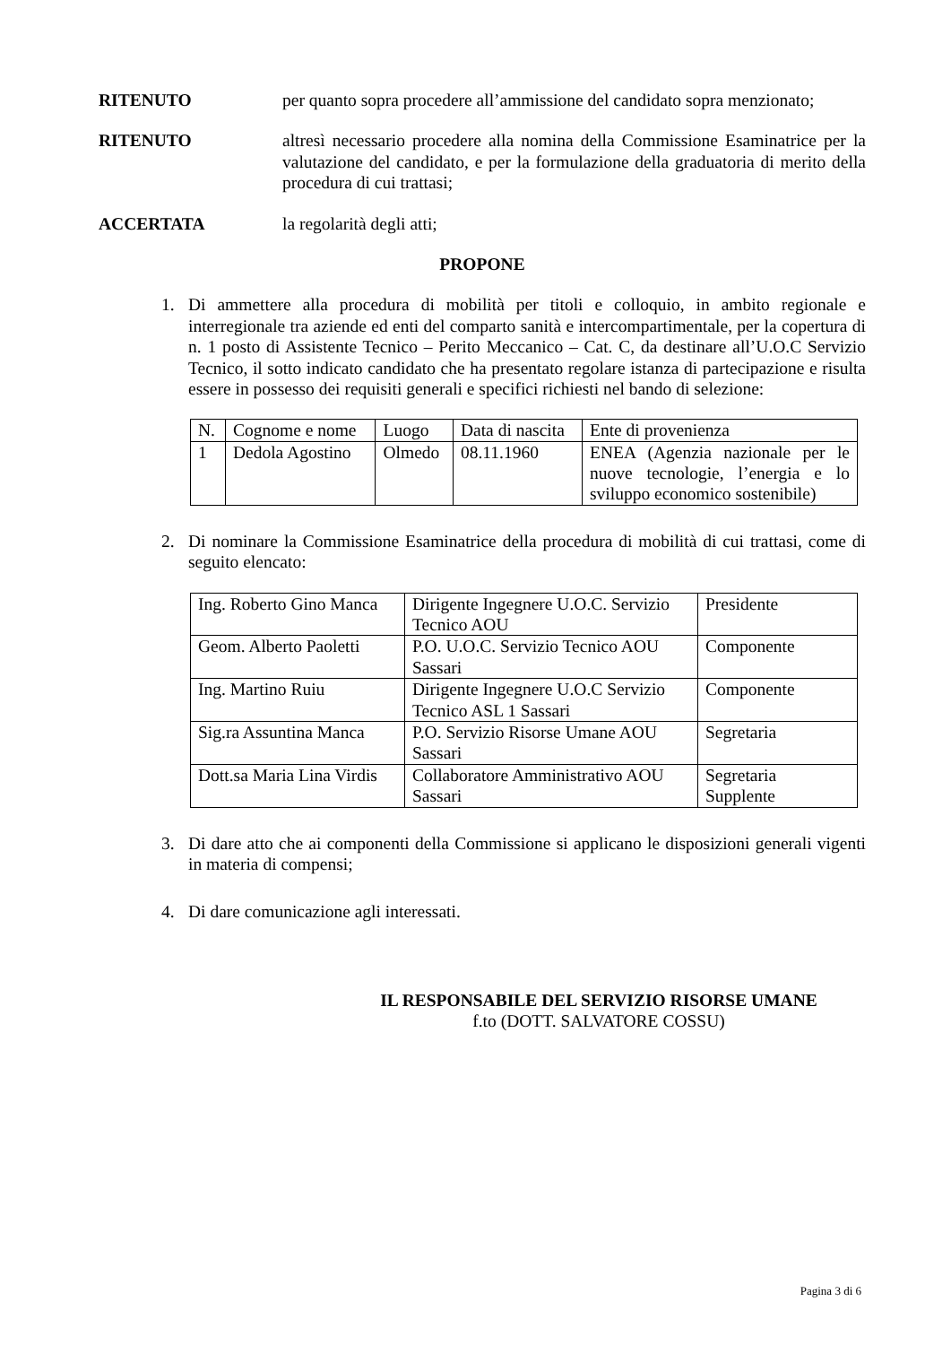RITENUTO per quanto sopra procedere all’ammissione del candidato sopra menzionato;
RITENUTO altresì necessario procedere alla nomina della Commissione Esaminatrice per la valutazione del candidato, e per la formulazione della graduatoria di merito della procedura di cui trattasi;
ACCERTATA la regolarità degli atti;
PROPONE
1. Di ammettere alla procedura di mobilità per titoli e colloquio, in ambito regionale e interregionale tra aziende ed enti del comparto sanità e intercompartimentale, per la copertura di n. 1 posto di Assistente Tecnico – Perito Meccanico – Cat. C, da destinare all’U.O.C Servizio Tecnico, il sotto indicato candidato che ha presentato regolare istanza di partecipazione e risulta essere in possesso dei requisiti generali e specifici richiesti nel bando di selezione:
| N. | Cognome e nome | Luogo | Data di nascita | Ente di provenienza |
| 1 | Dedola Agostino | Olmedo | 08.11.1960 | ENEA (Agenzia nazionale per le nuove tecnologie, l’energia e lo sviluppo economico sostenibile) |
2. Di nominare la Commissione Esaminatrice della procedura di mobilità di cui trattasi, come di seguito elencato:
| Ing. Roberto Gino Manca | Dirigente Ingegnere U.O.C. Servizio Tecnico AOU | Presidente |
| Geom. Alberto Paoletti | P.O. U.O.C. Servizio Tecnico AOU Sassari | Componente |
| Ing. Martino Ruiu | Dirigente Ingegnere U.O.C Servizio Tecnico ASL 1 Sassari | Componente |
| Sig.ra Assuntina Manca | P.O. Servizio Risorse Umane AOU Sassari | Segretaria |
| Dott.sa Maria Lina Virdis | Collaboratore Amministrativo AOU Sassari | Segretaria Supplente |
3. Di dare atto che ai componenti della Commissione si applicano le disposizioni generali vigenti in materia di compensi;
4. Di dare comunicazione agli interessati.
IL RESPONSABILE DEL SERVIZIO RISORSE UMANE
f.to (DOTT. SALVATORE COSSU)
Pagina 3 di 6